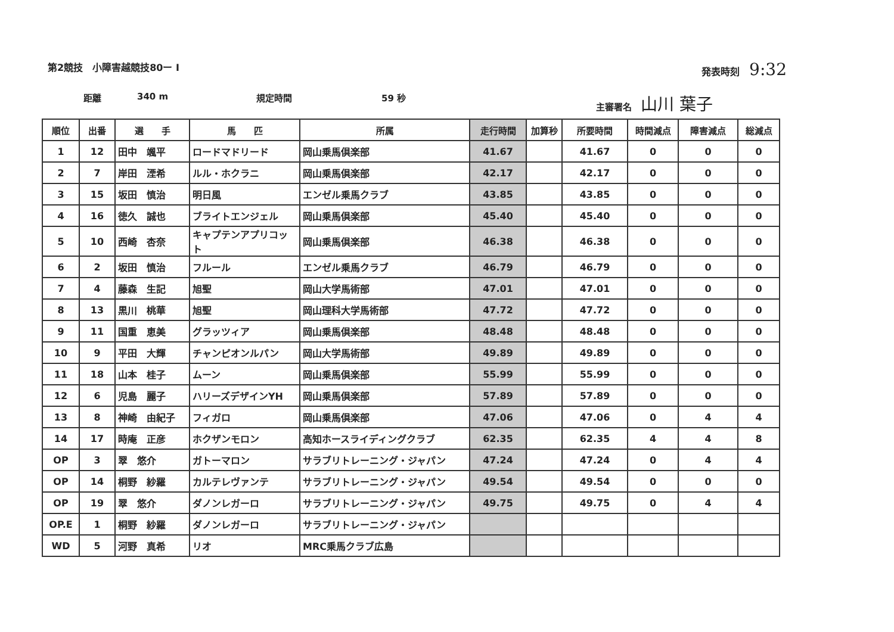第2競技　小障害越競技80ー I 発表時刻　9:32
距離 340 m 規定時間 59 秒 主審署名　山川 葉子
| 順位 | 出番 | 選 手 | 馬 匹 | 所属 | 走行時間 | 加算秒 | 所要時間 | 時間減点 | 障害減点 | 総減点 |
| --- | --- | --- | --- | --- | --- | --- | --- | --- | --- | --- |
| 1 | 12 | 田中 颯平 | ロードマドリード | 岡山乗馬倶楽部 | 41.67 | | 41.67 | 0 | 0 | 0 |
| 2 | 7 | 岸田 湮希 | ルル・ホクラニ | 岡山乗馬倶楽部 | 42.17 | | 42.17 | 0 | 0 | 0 |
| 3 | 15 | 坂田 慎治 | 明日風 | エンゼル乗馬クラブ | 43.85 | | 43.85 | 0 | 0 | 0 |
| 4 | 16 | 徳久 誠也 | ブライトエンジェル | 岡山乗馬倶楽部 | 45.40 | | 45.40 | 0 | 0 | 0 |
| 5 | 10 | 西崎 杏奈 | キャプテンアプリコット | 岡山乗馬倶楽部 | 46.38 | | 46.38 | 0 | 0 | 0 |
| 6 | 2 | 坂田 慎治 | フルール | エンゼル乗馬クラブ | 46.79 | | 46.79 | 0 | 0 | 0 |
| 7 | 4 | 藤森 生記 | 旭聖 | 岡山大学馬術部 | 47.01 | | 47.01 | 0 | 0 | 0 |
| 8 | 13 | 黒川 桃華 | 旭聖 | 岡山理科大学馬術部 | 47.72 | | 47.72 | 0 | 0 | 0 |
| 9 | 11 | 国重 恵美 | グラッツィア | 岡山乗馬倶楽部 | 48.48 | | 48.48 | 0 | 0 | 0 |
| 10 | 9 | 平田 大輝 | チャンピオンルパン | 岡山大学馬術部 | 49.89 | | 49.89 | 0 | 0 | 0 |
| 11 | 18 | 山本 桂子 | ムーン | 岡山乗馬倶楽部 | 55.99 | | 55.99 | 0 | 0 | 0 |
| 12 | 6 | 児島 麗子 | ハリーズデザインYH | 岡山乗馬倶楽部 | 57.89 | | 57.89 | 0 | 0 | 0 |
| 13 | 8 | 神崎 由紀子 | フィガロ | 岡山乗馬倶楽部 | 47.06 | | 47.06 | 0 | 4 | 4 |
| 14 | 17 | 時庵 正彦 | ホクザンモロン | 高知ホースライディングクラブ | 62.35 | | 62.35 | 4 | 4 | 8 |
| OP | 3 | 翠 悠介 | ガトーマロン | サラブリトレーニング・ジャパン | 47.24 | | 47.24 | 0 | 4 | 4 |
| OP | 14 | 桐野 紗羅 | カルテレヴァンテ | サラブリトレーニング・ジャパン | 49.54 | | 49.54 | 0 | 0 | 0 |
| OP | 19 | 翠 悠介 | ダノンレガーロ | サラブリトレーニング・ジャパン | 49.75 | | 49.75 | 0 | 4 | 4 |
| OP.E | 1 | 桐野 紗羅 | ダノンレガーロ | サラブリトレーニング・ジャパン | | | | | | |
| WD | 5 | 河野 真希 | リオ | MRC乗馬クラブ広島 | | | | | | |